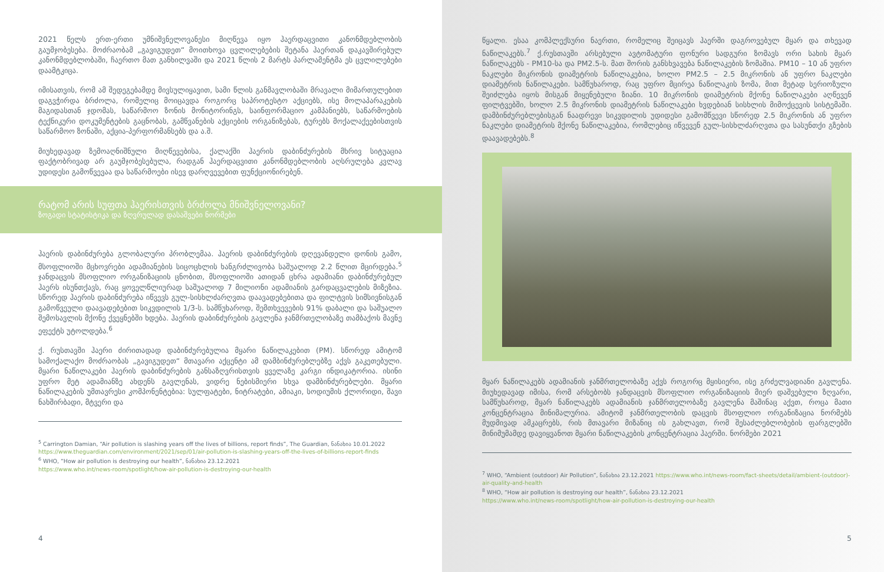2021 წელს ერთ-ერთი უმნიშვნელოვანესი მიღწევა იყო ჰაერდაცვითი კანონმდებლობის გაუმჯობესება. მოძრაობამ „გავიგუდეთ“ მოითხოვა ცვლილებების შეტანა ჰაერთან დაკავშირებულ კანონმდებლობაში, ჩაერთო მათ განხილვაში და 2021 წლის 2 მარტს პარლამენტმა ეს ცვლილებები დაამტკიცა.
იმისათვის, რომ ამ შედეგებამდე მივსულიყავით, სამი წლის განმავლობაში მრავალი მიმართულებით დაგვჭირდა ბრძოლა, რომელიც მოიცავდა როგორც საპროტესტო აქციებს, ისე მოლაპარაკების მაგიდასთან ჯდომას, საწარმოო ზონის მონიტორინგს, საინფორმაციო კამპანიებს, საწარმოების ტექნიკური დოკუმენტების გაცნობას, გამწვანების აქციების ორგანიზებას, ტურებს მოქალაქეებისთვის საწარმოო ზონაში, აქცია-პერფორმანსებს და ა.შ.
მიუხედავად ზემოაღნიშნული მიღწევებისა, ქალაქში ჰაერის დაბინძურების მხრივ სიტუაცია ფაქტობრივად არ გაუმჯობესებულა, რადგან ჰაერდაცვითი კანონმდებლობის აღსრულება კვლავ უდიდესი გამოწვევაა და საწარმოები ისევ დარღვევებით ფუნქციონირებენ.
რატომ არის სუფთა ჰაერისთვის ბრძოლა მნიშვნელოვანი?
ზოგადი სტატისტიკა და ზღვრულად დასაშვები ნორმები
ჰაერის დაბინძურება გლობალური პრობლემაა. ჰაერის დაბინძურების დღევანდელი დონის გამო, მსოფლიოში მცხოვრები ადამიანების სიცოცხლის ხანგრძლივობა საშუალოდ 2.2 წლით მცირდება.<sup>5</sup> ჯანდაცვის მსოფლიო ორგანიზაციის ცნობით, მსოფლიოში ათიდან ცხრა ადამიანი დაბინძურებულ ჰაერს ისუნთქავს, რაც ყოველწლიურად საშუალოდ 7 მილიონი ადამიანის გარდაცვალების მიზეზია. სწორედ ჰაერის დაბინძურება იწვევს გულ-სისხლძარღვთა დაავადებებითა და ფილტვის სიმსივნისგან გამოწვეული დაავადებებით სიკვდილის 1/3-ს. სამწუხაროდ, შემთხვევების 91% დაბალი და საშუალო შემოსავლის მქონე ქვეყნებში ხდება. ჰაერის დაბინძურების გავლენა ჯანმრთელობაზე თამბაქოს მავნე ეფექტს უტოლდება.<sup>6</sup>
ქ. რუსთავში ჰაერი ძირითადად დაბინძურებულია მყარი ნაწილაკებით (PM). სწორედ ამიტომ სამოქალაქო მოძრაობას „გავიგუდეთ“ მთავარი აქცენტი ამ დამბინძურებლებზე აქვს გაკეთებული. მყარი ნაწილაკები ჰაერის დაბინძურების განსაზღვრისთვის ყველაზე კარგი ინდიკატორია. ისინი უფრო მეტ ადამიანზე ახდენს გავლენას, ვიდრე ნებისმიერი სხვა დამბინძურებლები. მყარი ნაწილაკების უმთავრესი კომპონენტებია: სულფატები, ნიტრატები, ამიაკი, სოდიუმის ქლორიდი, შავი ნახშირბადი, მტვერი და
<sup>5</sup> Carrington Damian, “Air pollution is slashing years off the lives of billions, report finds”, The Guardian, ნანახია 10.01.2022 https://www.theguardian.com/environment/2021/sep/01/air-pollution-is-slashing-years-off-the-lives-of-billions-report-finds
<sup>6</sup> WHO, “How air pollution is destroying our health”, ნანახია 23.12.2021
https://www.who.int/news-room/spotlight/how-air-pollution-is-destroying-our-health
4
წყალი. ესაა კომპლექსური ნაერთი, რომელიც შეიცავს ჰაერში დაგროვებულ მყარ და თხევად ნაწილაკებს.<sup>7</sup> ქ.რუსთავში არსებული ავტომატური ფონური სადგური ზომავს ორი სახის მყარ ნაწილაკებს - PM10-სა და PM2.5-ს. მათ შორის განსხვავება ნაწილაკების ზომაშია. PM10 – 10 ან უფრო ნაკლები მიკრონის დიამეტრის ნაწილაკებია, ხოლო PM2.5 – 2.5 მიკრონის ან უფრო ნაკლები დიამეტრის ნაწილაკები. სამწუხაროდ, რაც უფრო მცირეა ნაწილაკის ზომა, მით მეტად სერიოზული შეიძლება იყოს მისგან მიყენებული ზიანი. 10 მიკრონის დიამეტრის მქონე ნაწილაკები აღწევენ ფილტვებში, ხოლო 2.5 მიკრონის დიამეტრის ნაწილაკები ხვდებიან სისხლის მიმოქცევის სისტემაში. დამბინძურებლებისგან ნაადრევი სიკვდილის უდიდესი გამომწვევი სწორედ 2.5 მიკრონის ან უფრო ნაკლები დიამეტრის მქონე ნაწილაკებია, რომლებიც იწვევენ გულ-სისხლძარღვთა და სასუნთქი გზების დაავადებებს.<sup>8</sup>
მყარ ნაწილაკებს ადამიანის ჯანმრთელობაზე აქვს როგორც მყისიერი, ისე გრძელვადიანი გავლენა. მიუხედავად იმისა, რომ არსებობს ჯანდაცვის მსოფლიო ორგანიზაციის მიერ დაშვებული ზღვარი, სამწუხაროდ, მყარ ნაწილაკებს ადამიანის ჯანმრთელობაზე გავლენა მაშინაც აქვთ, როცა მათი კონცენტრაცია მინიმალურია. ამიტომ ჯანმრთელობის დაცვის მსოფლიო ორგანიზაცია ნორმებს მუდმივად ამკაცრებს, რის მთავარი მიზანიც ის გახლავთ, რომ შესაძლებლობების ფარგლებში მინიმუმამდე დავიყვანოთ მყარი ნაწილაკების კონცენტრაცია ჰაერში. ნორმები 2021
<sup>7</sup> WHO, “Ambient (outdoor) Air Pollution”, ნანახია 23.12.2021 https://www.who.int/news-room/fact-sheets/detail/ambient-(outdoor)-air-quality-and-health
<sup>8</sup> WHO, “How air pollution is destroying our health”, ნანახია 23.12.2021
https://www.who.int/news-room/spotlight/how-air-pollution-is-destroying-our-health
5